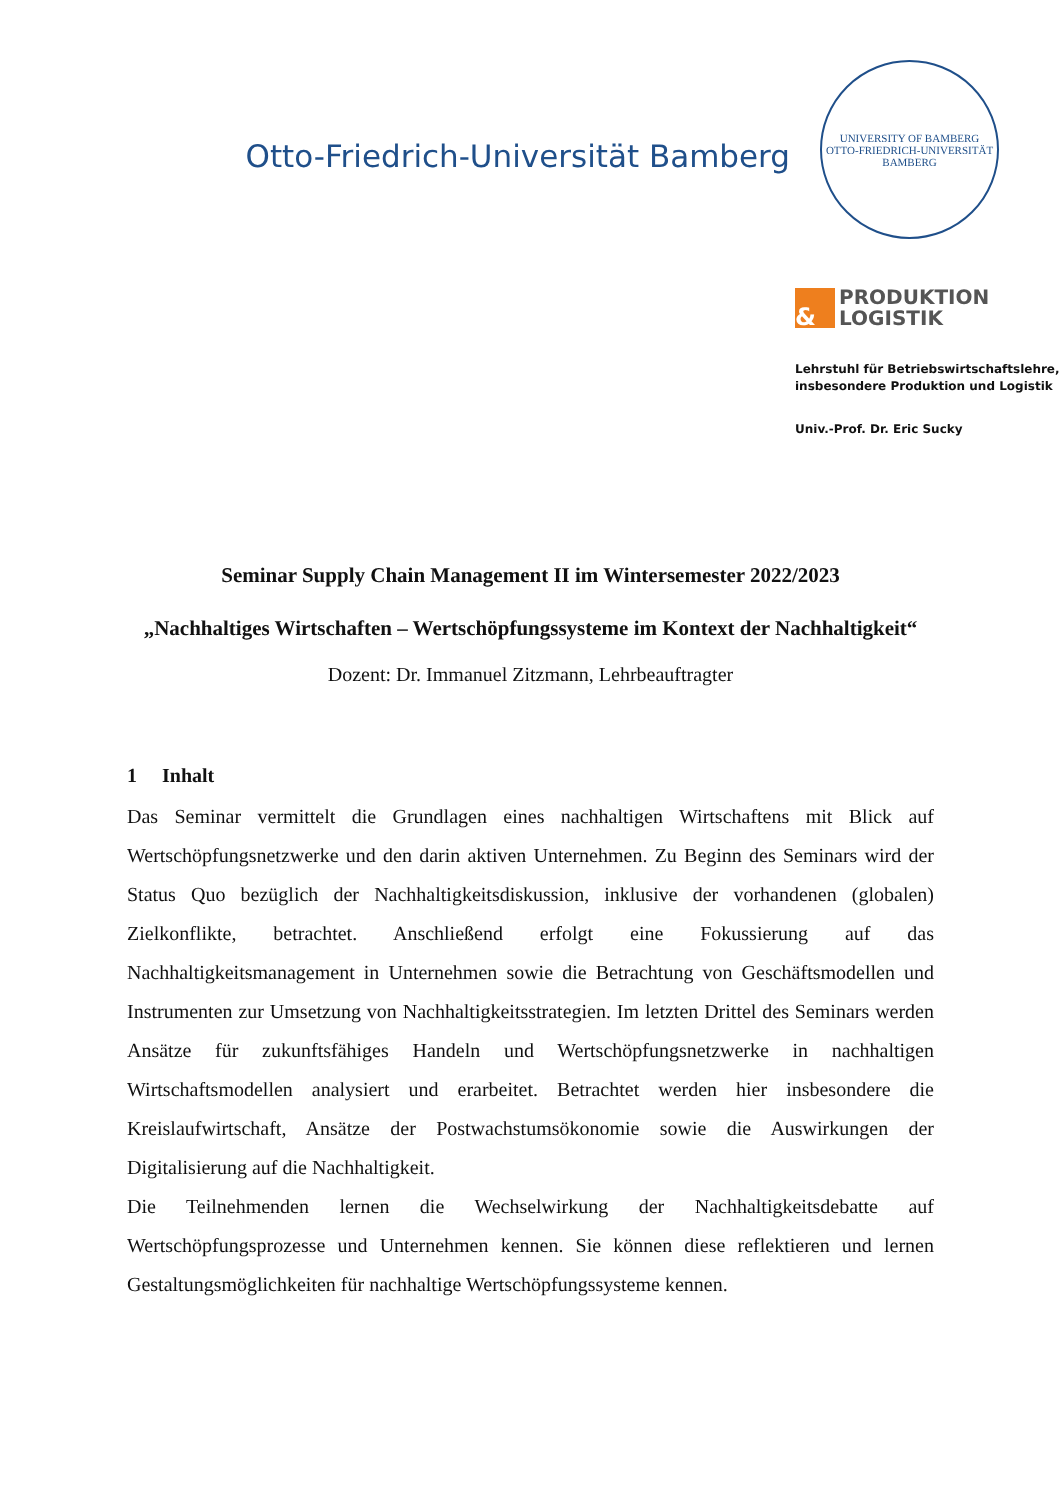Otto-Friedrich-Universität Bamberg
UNIVERSITY OF BAMBERG
OTTO-FRIEDRICH-UNIVERSITÄT BAMBERG
&
PRODUKTION
LOGISTIK
Lehrstuhl für Betriebswirtschaftslehre,
insbesondere Produktion und Logistik
Univ.-Prof. Dr. Eric Sucky
Seminar Supply Chain Management II im Wintersemester 2022/2023
„Nachhaltiges Wirtschaften – Wertschöpfungssysteme im Kontext der Nachhaltigkeit“
Dozent: Dr. Immanuel Zitzmann, Lehrbeauftragter
1 Inhalt
Das Seminar vermittelt die Grundlagen eines nachhaltigen Wirtschaftens mit Blick auf Wertschöpfungsnetzwerke und den darin aktiven Unternehmen. Zu Beginn des Seminars wird der Status Quo bezüglich der Nachhaltigkeitsdiskussion, inklusive der vorhandenen (globalen) Zielkonflikte, betrachtet. Anschließend erfolgt eine Fokussierung auf das Nachhaltigkeitsmanagement in Unternehmen sowie die Betrachtung von Geschäftsmodellen und Instrumenten zur Umsetzung von Nachhaltigkeitsstrategien. Im letzten Drittel des Seminars werden Ansätze für zukunftsfähiges Handeln und Wertschöpfungsnetzwerke in nachhaltigen Wirtschaftsmodellen analysiert und erarbeitet. Betrachtet werden hier insbesondere die Kreislaufwirtschaft, Ansätze der Postwachstumsökonomie sowie die Auswirkungen der Digitalisierung auf die Nachhaltigkeit.
Die Teilnehmenden lernen die Wechselwirkung der Nachhaltigkeitsdebatte auf Wertschöpfungsprozesse und Unternehmen kennen. Sie können diese reflektieren und lernen Gestaltungsmöglichkeiten für nachhaltige Wertschöpfungssysteme kennen.